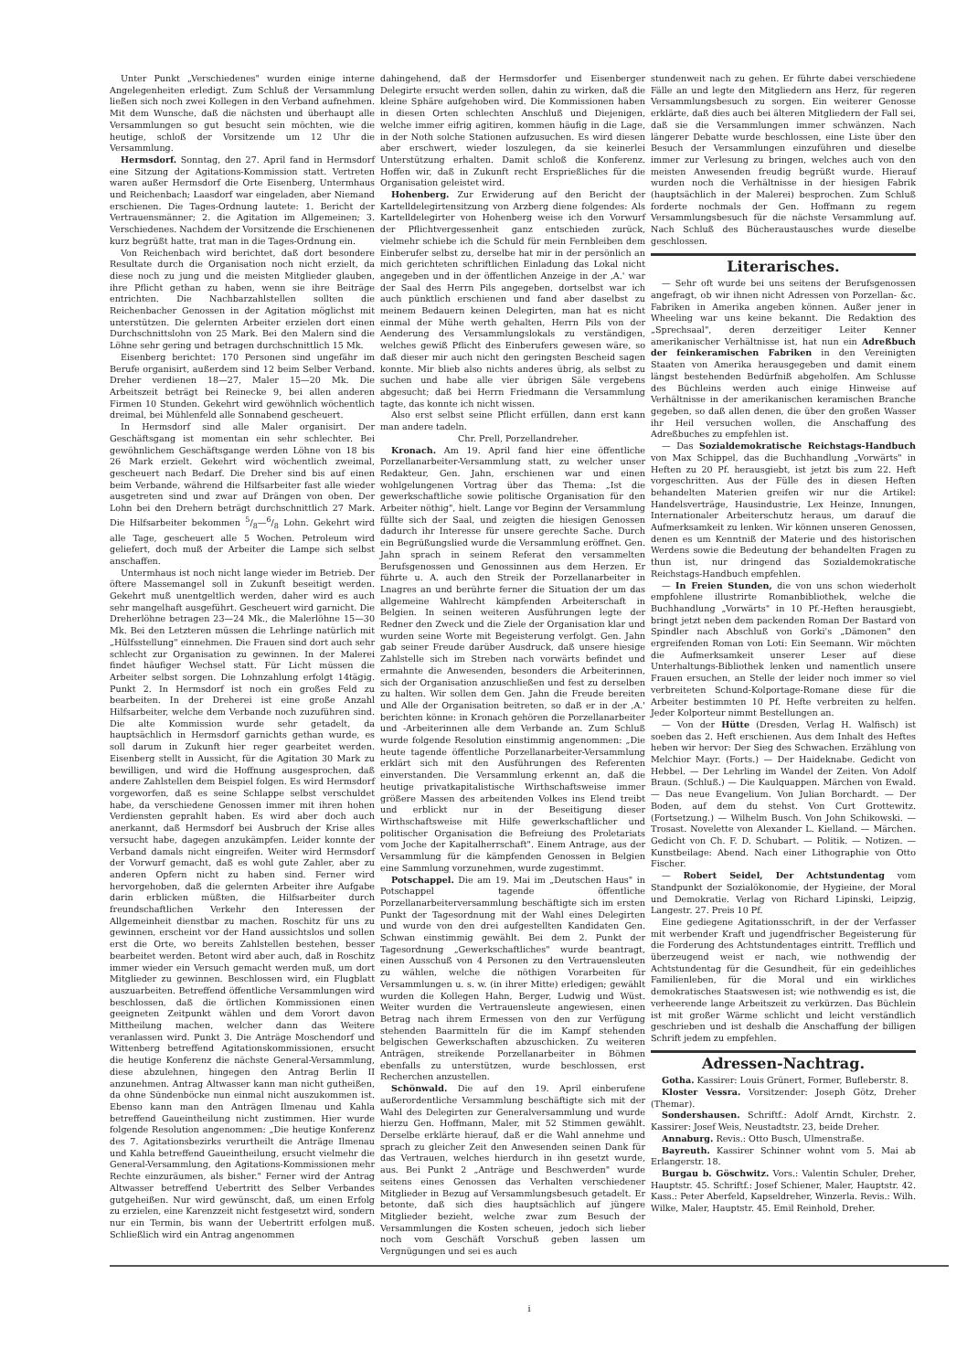Unter Punkt „Verschiedenes" wurden einige interne Angelegenheiten erledigt. Zum Schluß der Versammlung ließen sich noch zwei Kollegen in den Verband aufnehmen. Mit dem Wunsche, daß die nächsten und überhaupt alle Versammlungen so gut besucht sein möchten, wie die heutige, schloß der Vorsitzende um 12 Uhr die Versammlung.
Hermsdorf. Sonntag, den 27. April fand in Hermsdorf eine Sitzung der Agitations-Kommission statt. Vertreten waren außer Hermsdorf die Orte Eisenberg, Untermhaus und Reichenbach; Laasdorf war eingeladen, aber Niemand erschienen. Die Tages-Ordnung lautete: 1. Bericht der Vertrauensmänner; 2. die Agitation im Allgemeinen; 3. Verschiedenes. Nachdem der Vorsitzende die Erschienenen kurz begrüßt hatte, trat man in die Tages-Ordnung ein.
Von Reichenbach wird berichtet, daß dort besondere Resultate durch die Organisation noch nicht erzielt, da diese noch zu jung und die meisten Mitglieder glauben, ihre Pflicht gethan zu haben, wenn sie ihre Beiträge entrichten. Die Nachbarzahlstellen sollten die Reichenbacher Genossen in der Agitation möglichst mit unterstützen. Die gelernten Arbeiter erzielen dort einen Durchschnittslohn von 25 Mark. Bei den Malern sind die Löhne sehr gering und betragen durchschnittlich 15 Mk.
Eisenberg berichtet: 170 Personen sind ungefähr im Berufe organisirt, außerdem sind 12 beim Selber Verband. Dreher verdienen 18—27, Maler 15—20 Mk. Die Arbeitszeit beträgt bei Reinecke 9, bei allen anderen Firmen 10 Stunden. Gekehrt wird gewöhnlich wöchentlich dreimal, bei Mühlenfeld alle Sonnabend gescheuert.
In Hermsdorf sind alle Maler organisirt. Der Geschäftsgang ist momentan ein sehr schlechter. Bei gewöhnlichem Geschäftsgange werden Löhne von 18 bis 26 Mark erzielt. Gekehrt wird wöchentlich zweimal, gescheuert nach Bedarf. Die Dreher sind bis auf einen beim Verbande, während die Hilfsarbeiter fast alle wieder ausgetreten sind und zwar auf Drängen von oben. Der Lohn bei den Drehern beträgt durchschnittlich 27 Mark. Die Hilfsarbeiter bekommen 5/8—6/8 Lohn. Gekehrt wird alle Tage, gescheuert alle 5 Wochen. Petroleum wird geliefert, doch muß der Arbeiter die Lampe sich selbst anschaffen.
Untermhaus ist noch nicht lange wieder im Betrieb. Der öftere Massemangel soll in Zukunft beseitigt werden. Gekehrt muß unentgeltlich werden, daher wird es auch sehr mangelhaft ausgeführt. Gescheuert wird garnicht. Die Dreherlöhne betragen 23—24 Mk., die Malerlöhne 15—30 Mk. Bei den Letzteren müssen die Lehrlinge natürlich mit „Hülfsstellung" einnehmen. Die Frauen sind dort auch sehr schlecht zur Organisation zu gewinnen. In der Malerei findet häufiger Wechsel statt. Für Licht müssen die Arbeiter selbst sorgen. Die Lohnzahlung erfolgt 14tägig. Punkt 2. In Hermsdorf ist noch ein großes Feld zu bearbeiten. In der Dreherei ist eine große Anzahl Hilfsarbeiter, welche dem Verbande noch zuzuführen sind. Die alte Kommission wurde sehr getadelt, da hauptsächlich in Hermsdorf garnichts gethan wurde, es soll darum in Zukunft hier reger gearbeitet werden. Eisenberg stellt in Aussicht, für die Agitation 30 Mark zu bewilligen, und wird die Hoffnung ausgesprochen, daß andere Zahlstellen dem Beispiel folgen. Es wird Hermsdorf vorgeworfen, daß es seine Schlappe selbst verschuldet habe, da verschiedene Genossen immer mit ihren hohen Verdiensten geprahlt haben. Es wird aber doch auch anerkannt, daß Hermsdorf bei Ausbruch der Krise alles versucht habe, dagegen anzukämpfen. Leider konnte der Verband damals nicht eingreifen. Weiter wird Hermsdorf der Vorwurf gemacht, daß es wohl gute Zahler, aber zu anderen Opfern nicht zu haben sind. Ferner wird hervorgehoben, daß die gelernten Arbeiter ihre Aufgabe darin erblicken müßten, die Hilfsarbeiter durch freundschaftlichen Verkehr den Interessen der Allgemeinheit dienstbar zu machen. Roschitz für uns zu gewinnen, erscheint vor der Hand aussichtslos und sollen erst die Orte, wo bereits Zahlstellen bestehen, besser bearbeitet werden. Betont wird aber auch, daß in Roschitz immer wieder ein Versuch gemacht werden muß, um dort Mitglieder zu gewinnen. Beschlossen wird, ein Flugblatt auszuarbeiten. Betreffend öffentliche Versammlungen wird beschlossen, daß die örtlichen Kommissionen einen geeigneten Zeitpunkt wählen und dem Vorort davon Mittheilung machen, welcher dann das Weitere veranlassen wird. Punkt 3. Die Anträge Moschendorf und Wittenberg betreffend Agitationskommissionen, ersucht die heutige Konferenz die nächste General-Versammlung, diese abzulehnen, hingegen den Antrag Berlin II anzunehmen. Antrag Altwasser kann man nicht gutheißen, da ohne Sündenböcke nun einmal nicht auszukommen ist. Ebenso kann man den Anträgen Ilmenau und Kahla betreffend Gaueintheilung nicht zustimmen. Hier wurde folgende Resolution angenommen: „Die heutige Konferenz des 7. Agitationsbezirks verurtheilt die Anträge Ilmenau und Kahla betreffend Gaueintheilung, ersucht vielmehr die General-Versammlung, den Agitations-Kommissionen mehr Rechte einzuräumen, als bisher." Ferner wird der Antrag Altwasser betreffend Uebertritt des Selber Verbandes gutgeheißen. Nur wird gewünscht, daß, um einen Erfolg zu erzielen, eine Karenzzeit nicht festgesetzt wird, sondern nur ein Termin, bis wann der Uebertritt erfolgen muß. Schließlich wird ein Antrag angenommen
dahingehend, daß der Hermsdorfer und Eisenberger Delegirte ersucht werden sollen, dahin zu wirken, daß die kleine Sphäre aufgehoben wird. Die Kommissionen haben in diesen Orten schlechten Anschluß und Diejenigen, welche immer eifrig agitiren, kommen häufig in die Lage, in der Noth solche Stationen aufzusuchen. Es wird diesen aber erschwert, wieder loszulegen, da sie keinerlei Unterstützung erhalten. Damit schloß die Konferenz. Hoffen wir, daß in Zukunft recht Ersprießliches für die Organisation geleistet wird.
Hohenberg. Zur Erwiderung auf den Bericht der Kartelldelegirtensitzung von Arzberg diene folgendes: Als Kartelldelegirter von Hohenberg weise ich den Vorwurf der Pflichtvergessenheit ganz entschieden zurück, vielmehr schiebe ich die Schuld für mein Fernbleiben dem Einberufer selbst zu, derselbe hat mir in der persönlich an mich gerichteten schriftlichen Einladung das Lokal nicht angegeben und in der öffentlichen Anzeige in der ‚A.' war der Saal des Herrn Pils angegeben, dortselbst war ich auch pünktlich erschienen und fand aber daselbst zu meinem Bedauern keinen Delegirten, man hat es nicht einmal der Mühe werth gehalten, Herrn Pils von der Aenderung des Versammlungslokals zu verständigen, welches gewiß Pflicht des Einberufers gewesen wäre, so daß dieser mir auch nicht den geringsten Bescheid sagen konnte. Mir blieb also nichts anderes übrig, als selbst zu suchen und habe alle vier übrigen Säle vergebens abgesucht; daß bei Herrn Friedmann die Versammlung tagte, das konnte ich nicht wissen.
Also erst selbst seine Pflicht erfüllen, dann erst kann man andere tadeln.
Chr. Prell, Porzellandreher.
Kronach. Am 19. April fand hier eine öffentliche Porzellanarbeiter-Versammlung statt, zu welcher unser Redakteur, Gen. Jahn, erschienen war und einen wohlgelungenen Vortrag über das Thema: „Ist die gewerkschaftliche sowie politische Organisation für den Arbeiter nöthig", hielt. Lange vor Beginn der Versammlung füllte sich der Saal, und zeigten die hiesigen Genossen dadurch ihr Interesse für unsere gerechte Sache. Durch ein Begrüßungslied wurde die Versammlung eröffnet. Gen. Jahn sprach in seinem Referat den versammelten Berufsgenossen und Genossinnen aus dem Herzen. Er führte u. A. auch den Streik der Porzellanarbeiter in Lnagres an und berührte ferner die Situation der um das allgemeine Wahlrecht kämpfenden Arbeiterschaft in Belgien. In seinen weiteren Ausführungen legte der Redner den Zweck und die Ziele der Organisation klar und wurden seine Worte mit Begeisterung verfolgt. Gen. Jahn gab seiner Freude darüber Ausdruck, daß unsere hiesige Zahlstelle sich im Streben nach vorwärts befindet und ermahnte die Anwesenden, besonders die Arbeiterinnen, sich der Organisation anzuschließen und fest zu derselben zu halten. Wir sollen dem Gen. Jahn die Freude bereiten und Alle der Organisation beitreten, so daß er in der ‚A.' berichten könne: in Kronach gehören die Porzellanarbeiter und -Arbeiterinnen alle dem Verbande an. Zum Schluß wurde folgende Resolution einstimmig angenommen: „Die heute tagende öffentliche Porzellanarbeiter-Versammlung erklärt sich mit den Ausführungen des Referenten einverstanden. Die Versammlung erkennt an, daß die heutige privatkapitalistische Wirthschaftsweise immer größere Massen des arbeitenden Volkes ins Elend treibt und erblickt nur in der Beseitigung dieser Wirthschaftsweise mit Hilfe gewerkschaftlicher und politischer Organisation die Befreiung des Proletariats vom Joche der Kapitalherrschaft". Einem Antrage, aus der Versammlung für die kämpfenden Genossen in Belgien eine Sammlung vorzunehmen, wurde zugestimmt.
Potschappel. Die am 19. Mai im „Deutschen Haus" in Potschappel tagende öffentliche Porzellanarbeiterversammlung beschäftigte sich im ersten Punkt der Tagesordnung mit der Wahl eines Delegirten und wurde von den drei aufgestellten Kandidaten Gen. Schwan einstimmig gewählt. Bei dem 2. Punkt der Tagesordnung „Gewerkschaftliches" wurde beantragt, einen Ausschuß von 4 Personen zu den Vertrauensleuten zu wählen, welche die nöthigen Vorarbeiten für Versammlungen u. s. w. (in ihrer Mitte) erledigen; gewählt wurden die Kollegen Hahn, Berger, Ludwig und Wüst. Weiter wurden die Vertrauensleute angewiesen, einen Betrag nach ihrem Ermessen von den zur Verfügung stehenden Baarmitteln für die im Kampf stehenden belgischen Gewerkschaften abzuschicken. Zu weiteren Anträgen, streikende Porzellanarbeiter in Böhmen ebenfalls zu unterstützen, wurde beschlossen, erst Recherchen anzustellen.
Schönwald. Die auf den 19. April einberufene außerordentliche Versammlung beschäftigte sich mit der Wahl des Delegirten zur Generalversammlung und wurde hierzu Gen. Hoffmann, Maler, mit 52 Stimmen gewählt. Derselbe erklärte hierauf, daß er die Wahl annehme und sprach zu gleicher Zeit den Anwesenden seinen Dank für das Vertrauen, welches hierdurch in ihn gesetzt wurde, aus. Bei Punkt 2 „Anträge und Beschwerden" wurde seitens eines Genossen das Verhalten verschiedener Mitglieder in Bezug auf Versammlungsbesuch getadelt. Er betonte, daß sich dies hauptsächlich auf jüngere Mitglieder bezieht, welche zwar zum Besuch der Versammlungen die Kosten scheuen, jedoch sich lieber noch vom Geschäft Vorschuß geben lassen um Vergnügungen und sei es auch
stundenweit nach zu gehen. Er führte dabei verschiedene Fälle an und legte den Mitgliedern ans Herz, für regeren Versammlungsbesuch zu sorgen. Ein weiterer Genosse erklärte, daß dies auch bei älteren Mitgliedern der Fall sei, daß sie die Versammlungen immer schwänzen. Nach längerer Debatte wurde beschlossen, eine Liste über den Besuch der Versammlungen einzuführen und dieselbe immer zur Verlesung zu bringen, welches auch von den meisten Anwesenden freudig begrüßt wurde. Hierauf wurden noch die Verhältnisse in der hiesigen Fabrik (hauptsächlich in der Malerei) besprochen. Zum Schluß forderte nochmals der Gen. Hoffmann zu regem Versammlungsbesuch für die nächste Versammlung auf. Nach Schluß des Bücheraustausches wurde dieselbe geschlossen.
Literarisches.
— Sehr oft wurde bei uns seitens der Berufsgenossen angefragt, ob wir ihnen nicht Adressen von Porzellan- &c. Fabriken in Amerika angeben können. Außer jener in Wheeling war uns keine bekannt. Die Redaktion des „Sprechsaal", deren derzeitiger Leiter Kenner amerikanischer Verhältnisse ist, hat nun ein Adreßbuch der feinkeramischen Fabriken in den Vereinigten Staaten von Amerika herausgegeben und damit einem längst bestehenden Bedürfniß abgeholfen. Am Schlusse des Büchleins werden auch einige Hinweise auf Verhältnisse in der amerikanischen keramischen Branche gegeben, so daß allen denen, die über den großen Wasser ihr Heil versuchen wollen, die Anschaffung des Adreßbuches zu empfehlen ist.
— Das Sozialdemokratische Reichstags-Handbuch von Max Schippel, das die Buchhandlung „Vorwärts" in Heften zu 20 Pf. herausgiebt, ist jetzt bis zum 22. Heft vorgeschritten. Aus der Fülle des in diesen Heften behandelten Materien greifen wir nur die Artikel: Handelsverträge, Hausindustrie, Lex Heinze, Innungen, Internationaler Arbeiterschutz heraus, um darauf die Aufmerksamkeit zu lenken. Wir können unseren Genossen, denen es um Kenntniß der Materie und des historischen Werdens sowie die Bedeutung der behandelten Fragen zu thun ist, nur dringend das Sozialdemokratische Reichstags-Handbuch empfehlen.
— In Freien Stunden, die von uns schon wiederholt empfohlene illustrirte Romanbibliothek, welche die Buchhandlung „Vorwärts" in 10 Pf.-Heften herausgiebt, bringt jetzt neben dem packenden Roman Der Bastard von Spindler nach Abschluß von Gorki's „Dämonen" den ergreifenden Roman von Loti: Ein Seemann. Wir möchten die Aufmerksamkeit unserer Leser auf diese Unterhaltungs-Bibliothek lenken und namentlich unsere Frauen ersuchen, an Stelle der leider noch immer so viel verbreiteten Schund-Kolportage-Romane diese für die Arbeiter bestimmten 10 Pf. Hefte verbreiten zu helfen. Jeder Kolporteur nimmt Bestellungen an.
— Von der Hütte (Dresden, Verlag H. Walfisch) ist soeben das 2. Heft erschienen. Aus dem Inhalt des Heftes heben wir hervor: Der Sieg des Schwachen. Erzählung von Melchior Mayr. (Forts.) — Der Haideknabe. Gedicht von Hebbel. — Der Lehrling im Wandel der Zeiten. Von Adolf Braun. (Schluß.) — Die Kaulquappen. Märchen von Ewald. — Das neue Evangelium. Von Julian Borchardt. — Der Boden, auf dem du stehst. Von Curt Grottewitz. (Fortsetzung.) — Wilhelm Busch. Von John Schikowski. — Trosast. Novelette von Alexander L. Kielland. — Märchen. Gedicht von Ch. F. D. Schubart. — Politik. — Notizen. — Kunstbeilage: Abend. Nach einer Lithographie von Otto Fischer.
— Robert Seidel, Der Achtstundentag vom Standpunkt der Sozialökonomie, der Hygieine, der Moral und Demokratie. Verlag von Richard Lipinski, Leipzig, Langestr. 27. Preis 10 Pf.
Eine gediegene Agitationsschrift, in der der Verfasser mit werbender Kraft und jugendfrischer Begeisterung für die Forderung des Achtstundentages eintritt. Trefflich und überzeugend weist er nach, wie nothwendig der Achtstundentag für die Gesundheit, für ein gedeihliches Familienleben, für die Moral und ein wirkliches demokratisches Staatswesen ist; wie nothwendig es ist, die verheerende lange Arbeitszeit zu verkürzen. Das Büchlein ist mit großer Wärme schlicht und leicht verständlich geschrieben und ist deshalb die Anschaffung der billigen Schrift jedem zu empfehlen.
Adressen-Nachtrag.
Gotha. Kassirer: Louis Grünert, Former, Bufleberstr. 8.
Kloster Vessra. Vorsitzender: Joseph Götz, Dreher (Themar).
Sondershausen. Schriftf.: Adolf Arndt, Kirchstr. 2. Kassirer: Josef Weis, Neustadtstr. 23, beide Dreher.
Annaburg. Revis.: Otto Busch, Ulmenstraße.
Bayreuth. Kassirer Schinner wohnt vom 5. Mai ab Erlangerstr. 18.
Burgau b. Göschwitz. Vors.: Valentin Schuler, Dreher, Hauptstr. 45. Schriftf.: Josef Schiener, Maler, Hauptstr. 42. Kass.: Peter Aberfeld, Kapseldreher, Winzerla. Revis.: Wilh. Wilke, Maler, Hauptstr. 45. Emil Reinhold, Dreher.
i